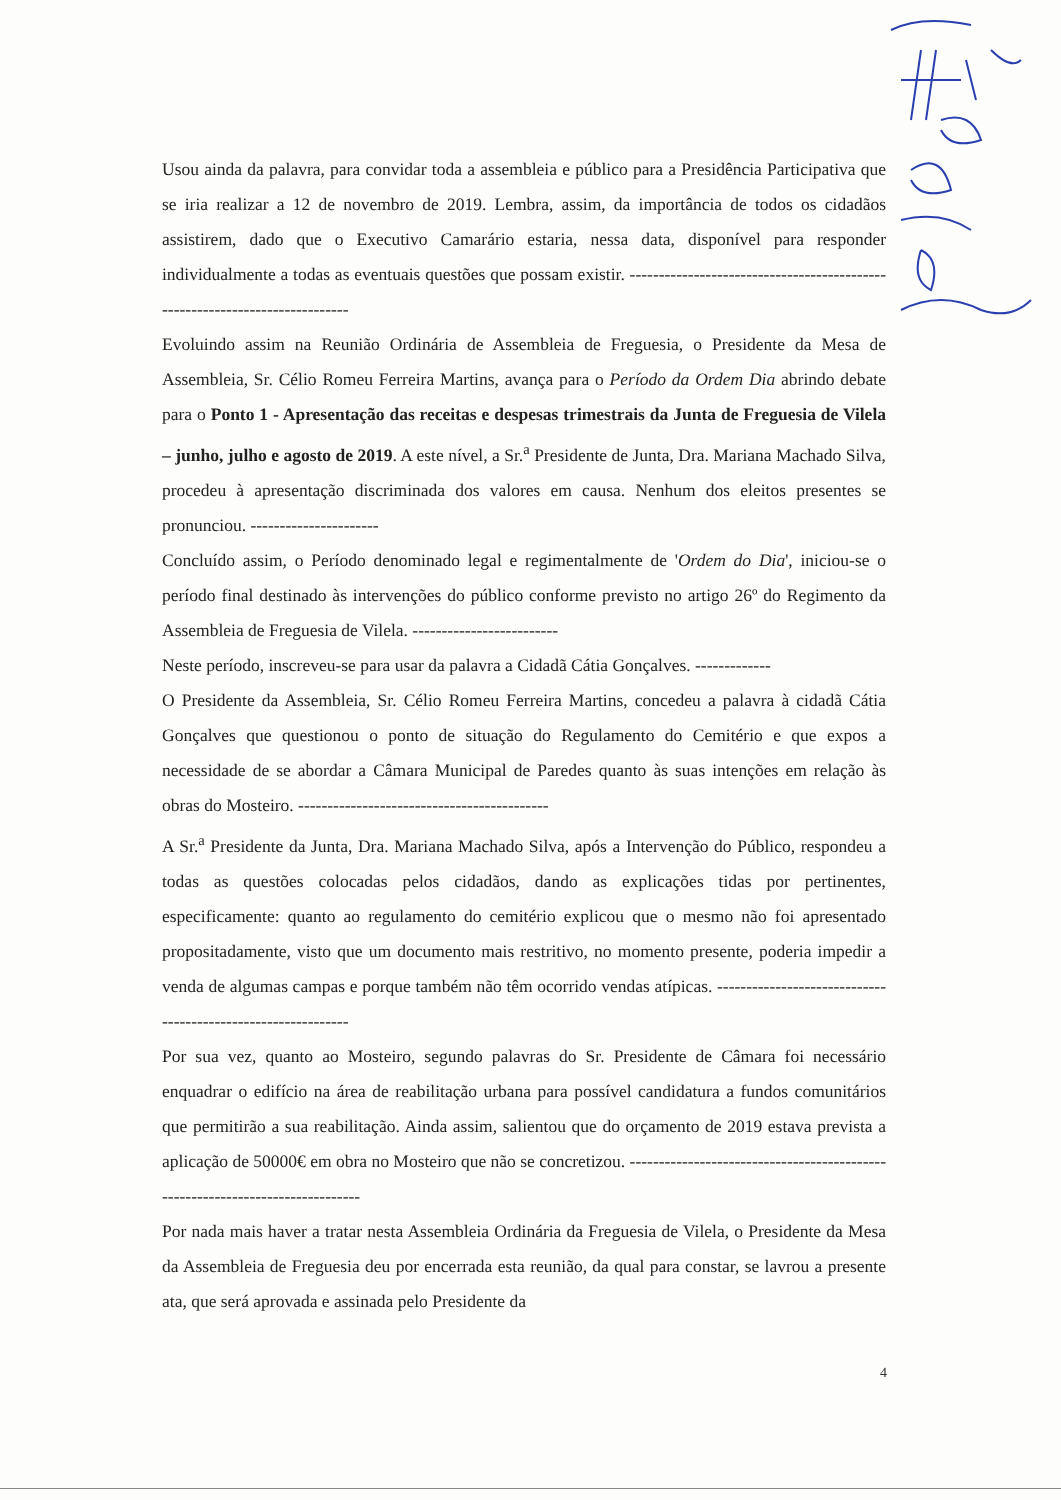Usou ainda da palavra, para convidar toda a assembleia e público para a Presidência Participativa que se iria realizar a 12 de novembro de 2019. Lembra, assim, da importância de todos os cidadãos assistirem, dado que o Executivo Camarário estaria, nessa data, disponível para responder individualmente a todas as eventuais questões que possam existir. ----------------------------------------------------------------------------
Evoluindo assim na Reunião Ordinária de Assembleia de Freguesia, o Presidente da Mesa de Assembleia, Sr. Célio Romeu Ferreira Martins, avança para o Período da Ordem Dia abrindo debate para o Ponto 1 - Apresentação das receitas e despesas trimestrais da Junta de Freguesia de Vilela – junho, julho e agosto de 2019. A este nível, a Sr.<sup>a</sup> Presidente de Junta, Dra. Mariana Machado Silva, procedeu à apresentação discriminada dos valores em causa. Nenhum dos eleitos presentes se pronunciou. ----------------------
Concluído assim, o Período denominado legal e regimentalmente de 'Ordem do Dia', iniciou-se o período final destinado às intervenções do público conforme previsto no artigo 26º do Regimento da Assembleia de Freguesia de Vilela. -------------------------
Neste período, inscreveu-se para usar da palavra a Cidadã Cátia Gonçalves. -------------
O Presidente da Assembleia, Sr. Célio Romeu Ferreira Martins, concedeu a palavra à cidadã Cátia Gonçalves que questionou o ponto de situação do Regulamento do Cemitério e que expos a necessidade de se abordar a Câmara Municipal de Paredes quanto às suas intenções em relação às obras do Mosteiro. -------------------------------------------
A Sr.<sup>a</sup> Presidente da Junta, Dra. Mariana Machado Silva, após a Intervenção do Público, respondeu a todas as questões colocadas pelos cidadãos, dando as explicações tidas por pertinentes, especificamente: quanto ao regulamento do cemitério explicou que o mesmo não foi apresentado propositadamente, visto que um documento mais restritivo, no momento presente, poderia impedir a venda de algumas campas e porque também não têm ocorrido vendas atípicas. -------------------------------------------------------------
Por sua vez, quanto ao Mosteiro, segundo palavras do Sr. Presidente de Câmara foi necessário enquadrar o edifício na área de reabilitação urbana para possível candidatura a fundos comunitários que permitirão a sua reabilitação. Ainda assim, salientou que do orçamento de 2019 estava prevista a aplicação de 50000€ em obra no Mosteiro que não se concretizou. ------------------------------------------------------------------------------
Por nada mais haver a tratar nesta Assembleia Ordinária da Freguesia de Vilela, o Presidente da Mesa da Assembleia de Freguesia deu por encerrada esta reunião, da qual para constar, se lavrou a presente ata, que será aprovada e assinada pelo Presidente da
4